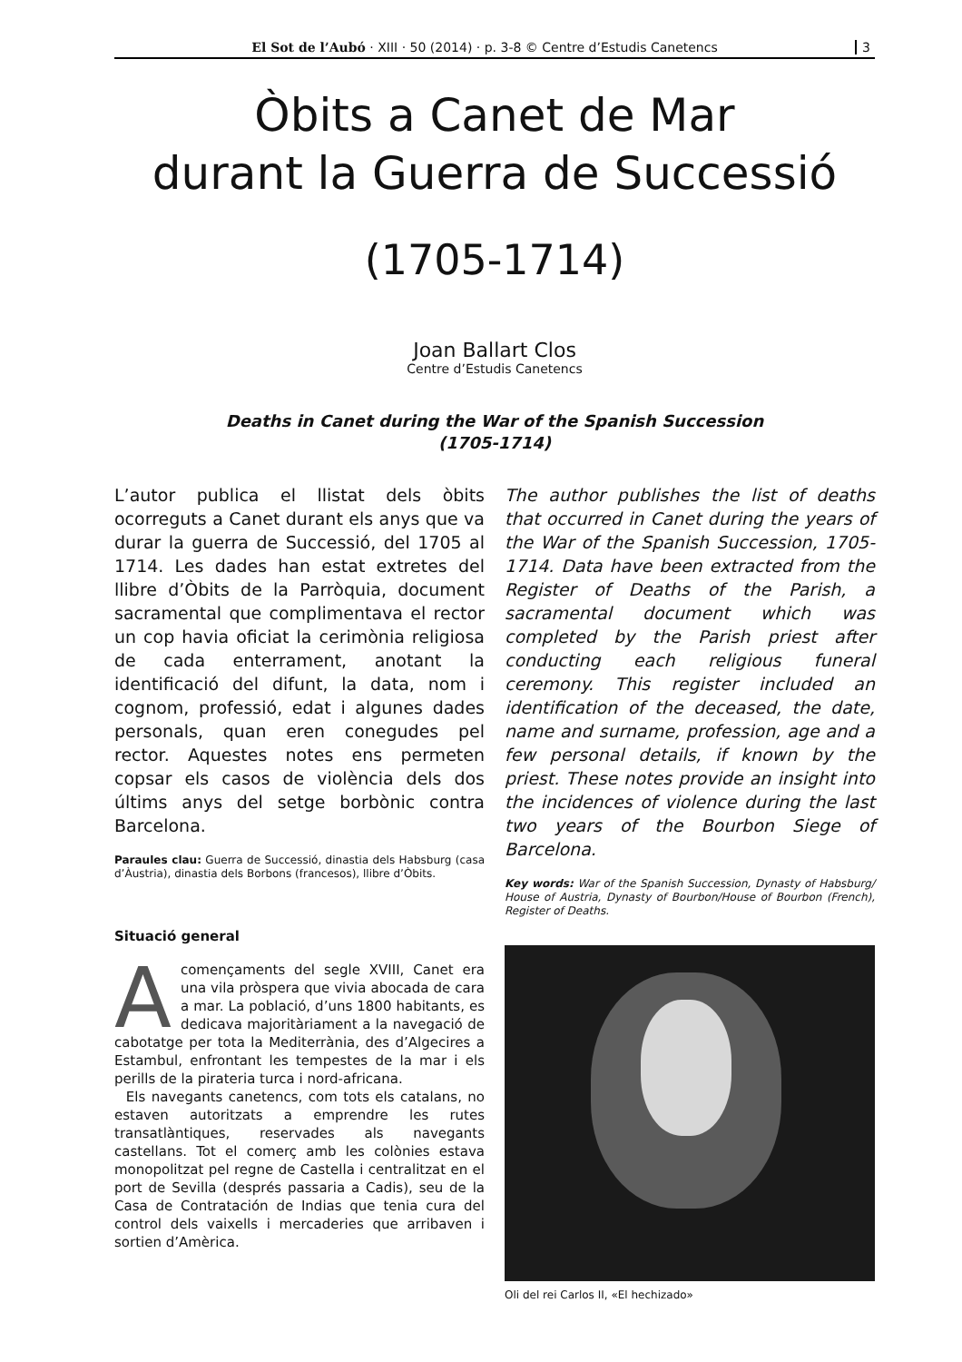El Sot de l’Aubó · XIII · 50 (2014) · p. 3-8 © Centre d’Estudis Canetencs
3
Òbits a Canet de Mar
durant la Guerra de Successió
(1705-1714)
Joan Ballart Clos
Centre d’Estudis Canetencs
Deaths in Canet during the War of the Spanish Succession
(1705-1714)
L’autor publica el llistat dels òbits ocorreguts a Canet durant els anys que va durar la guerra de Successió, del 1705 al 1714. Les dades han estat extretes del llibre d’Òbits de la Parròquia, document sacramental que complimentava el rector un cop havia oficiat la cerimònia religiosa de cada enterrament, anotant la identificació del difunt, la data, nom i cognom, professió, edat i algunes dades personals, quan eren conegudes pel rector. Aquestes notes ens permeten copsar els casos de violència dels dos últims anys del setge borbònic contra Barcelona.
Paraules clau: Guerra de Successió, dinastia dels Habsburg (casa d’Àustria), dinastia dels Borbons (francesos), llibre d’Òbits.
Situació general
Acomençaments del segle XVIII, Canet era una vila pròspera que vivia abocada de cara a mar. La població, d’uns 1800 habitants, es dedicava majoritàriament a la navegació de cabotatge per tota la Mediterrània, des d’Algecires a Estambul, enfrontant les tempestes de la mar i els perills de la pirateria turca i nord-africana.
Els navegants canetencs, com tots els catalans, no estaven autoritzats a emprendre les rutes transatlàntiques, reservades als navegants castellans. Tot el comerç amb les colònies estava monopolitzat pel regne de Castella i centralitzat en el port de Sevilla (després passaria a Cadis), seu de la Casa de Contratación de Indias que tenia cura del control dels vaixells i mercaderies que arribaven i sortien d’Amèrica.
The author publishes the list of deaths that occurred in Canet during the years of the War of the Spanish Succession, 1705-1714. Data have been extracted from the Register of Deaths of the Parish, a sacramental document which was completed by the Parish priest after conducting each religious funeral ceremony. This register included an identification of the deceased, the date, name and surname, profession, age and a few personal details, if known by the priest. These notes provide an insight into the incidences of violence during the last two years of the Bourbon Siege of Barcelona.
Key words: War of the Spanish Succession, Dynasty of Habsburg/ House of Austria, Dynasty of Bourbon/House of Bourbon (French), Register of Deaths.
Oli del rei Carlos II, «El hechizado»